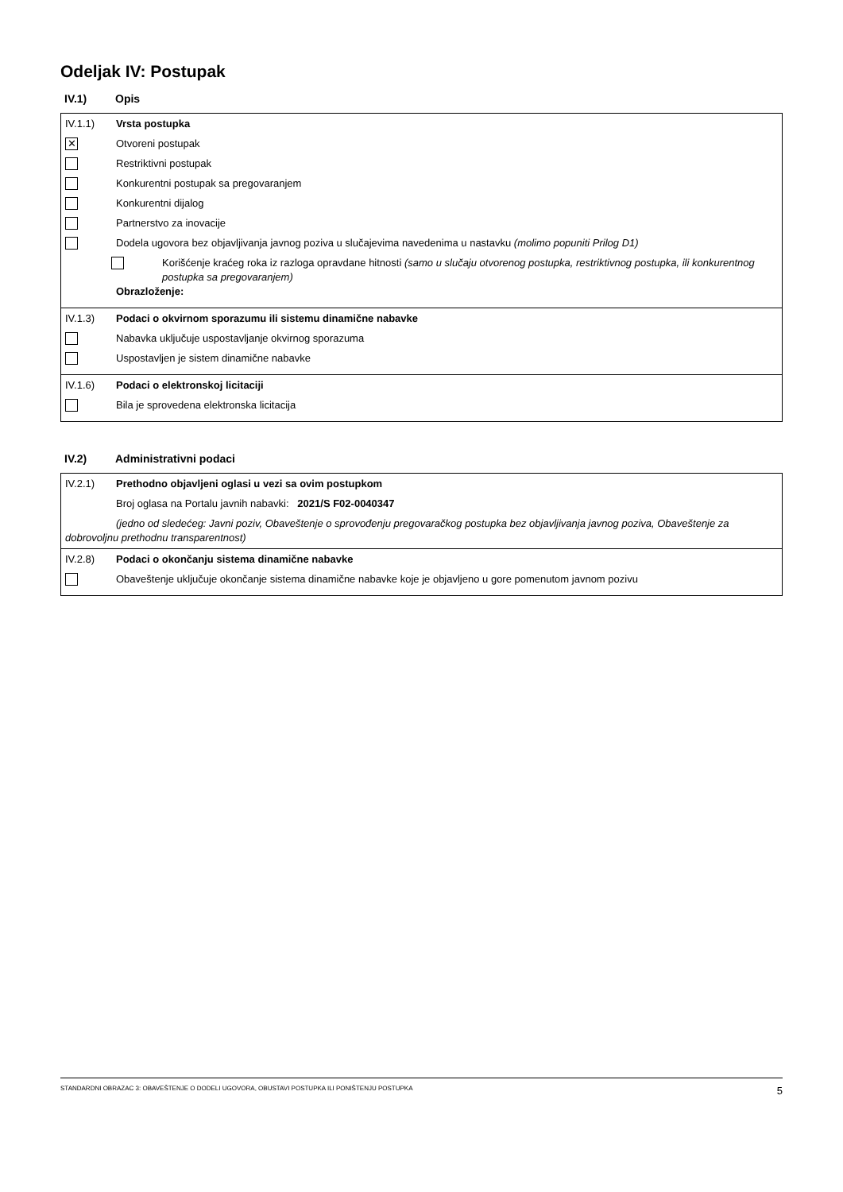Odeljak IV: Postupak
IV.1) Opis
IV.1.1) Vrsta postupka
✕
Otvoreni postupak
Restriktivni postupak
Konkurentni postupak sa pregovaranjem
Konkurentni dijalog
Partnerstvo za inovacije
Dodela ugovora bez objavljivanja javnog poziva u slučajevima navedenima u nastavku (molimo popuniti Prilog D1)
Korišćenje kraćeg roka iz razloga opravdane hitnosti (samo u slučaju otvorenog postupka, restriktivnog postupka, ili konkurentnog postupka sa pregovaranjem)
Obrazloženje:
IV.1.3) Podaci o okvirnom sporazumu ili sistemu dinamične nabavke
Nabavka uključuje uspostavljanje okvirnog sporazuma
Uspostavljen je sistem dinamične nabavke
IV.1.6) Podaci o elektronskoj licitaciji
Bila je sprovedena elektronska licitacija
IV.2) Administrativni podaci
IV.2.1) Prethodno objavljeni oglasi u vezi sa ovim postupkom
Broj oglasa na Portalu javnih nabavki: 2021/S F02-0040347
(jedno od sledećeg: Javni poziv, Obaveštenje o sprovođenju pregovaračkog postupka bez objavljivanja javnog poziva, Obaveštenje za dobrovoljnu prethodnu transparentnost)
IV.2.8) Podaci o okončanju sistema dinamične nabavke
Obaveštenje uključuje okončanje sistema dinamične nabavke koje je objavljeno u gore pomenutom javnom pozivu
STANDARDNI OBRAZAC 3: OBAVEŠTENJE O DODELI UGOVORA, OBUSTAVI POSTUPKA ILI PONIŠTENJU POSTUPKA 5